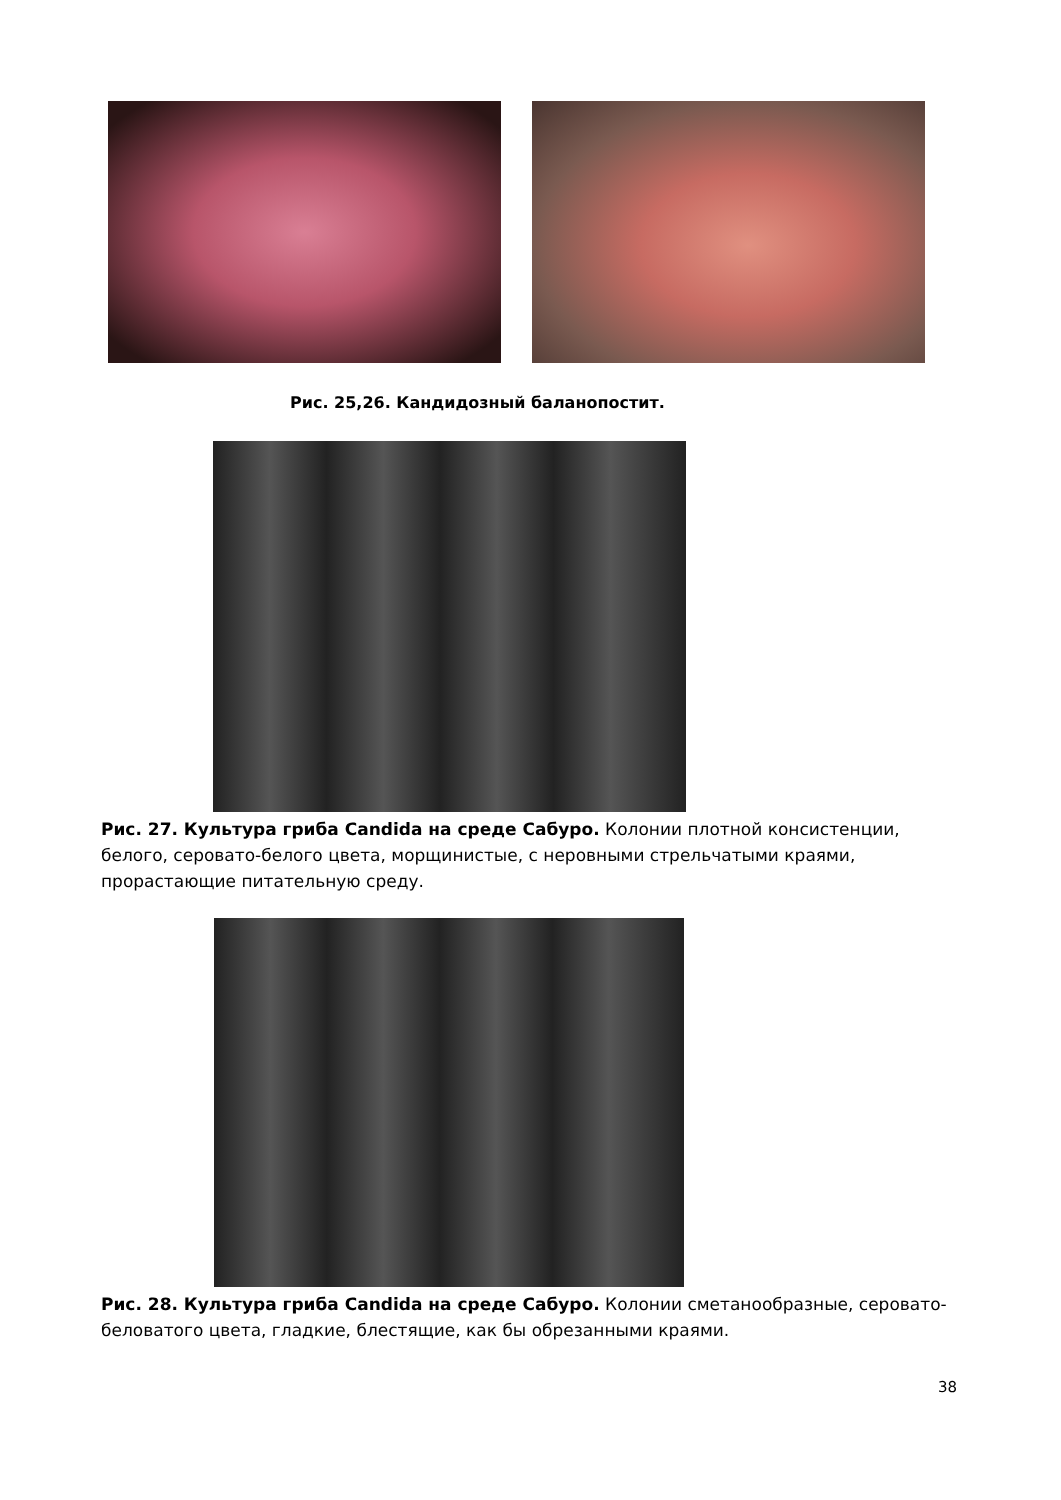Рис. 25,26. Кандидозный баланопостит.
Рис. 27. Культура гриба Candida на среде Сабуро. Колонии плотной консистенции, белого, серовато-белого цвета, морщинистые, с неровными стрельчатыми краями, прорастающие питательную среду.
Рис. 28. Культура гриба Candida на среде Сабуро. Колонии сметанообразные, серовато-беловатого цвета, гладкие, блестящие, как бы обрезанными краями.
38